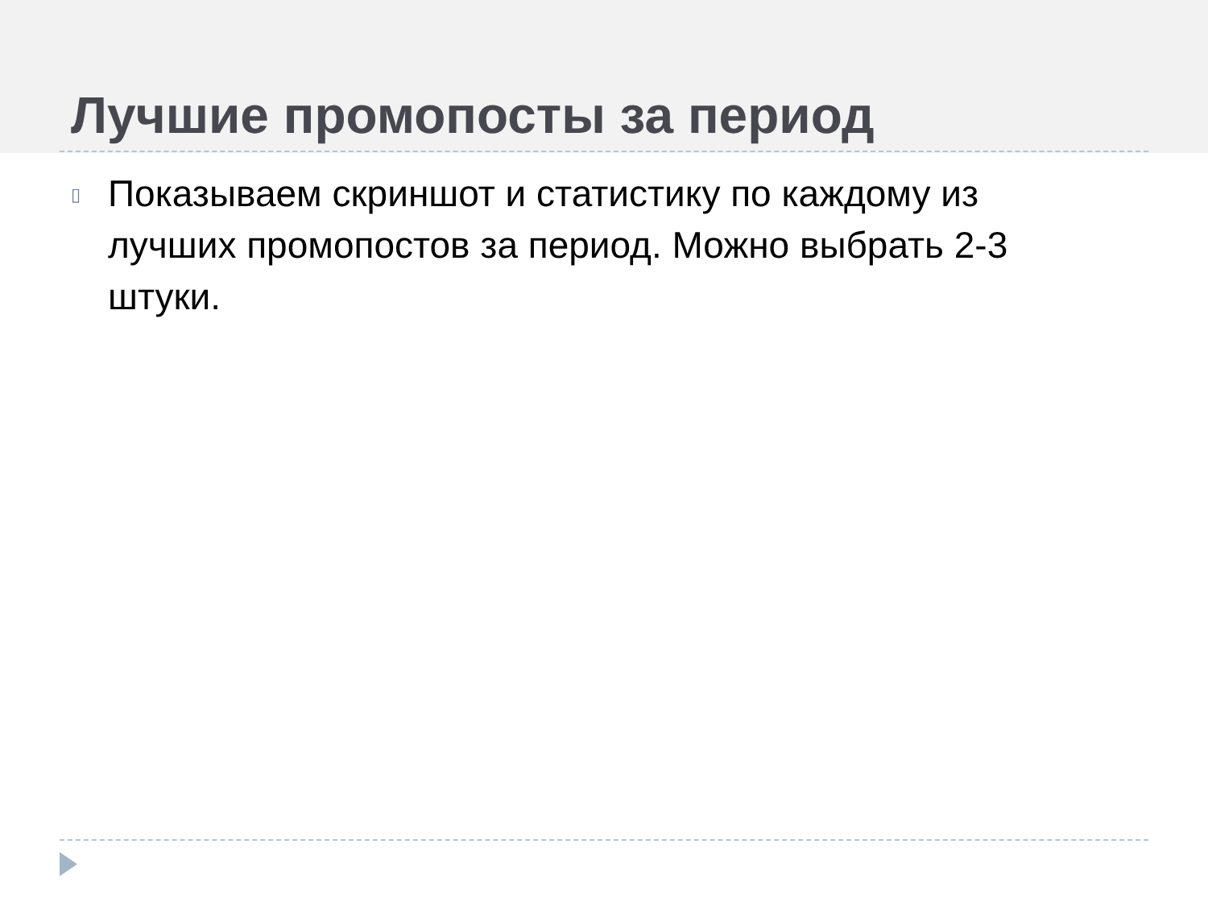Лучшие промопосты за период
▯
Показываем скриншот и статистику по каждому из лучших промопостов за период. Можно выбрать 2-3 штуки.